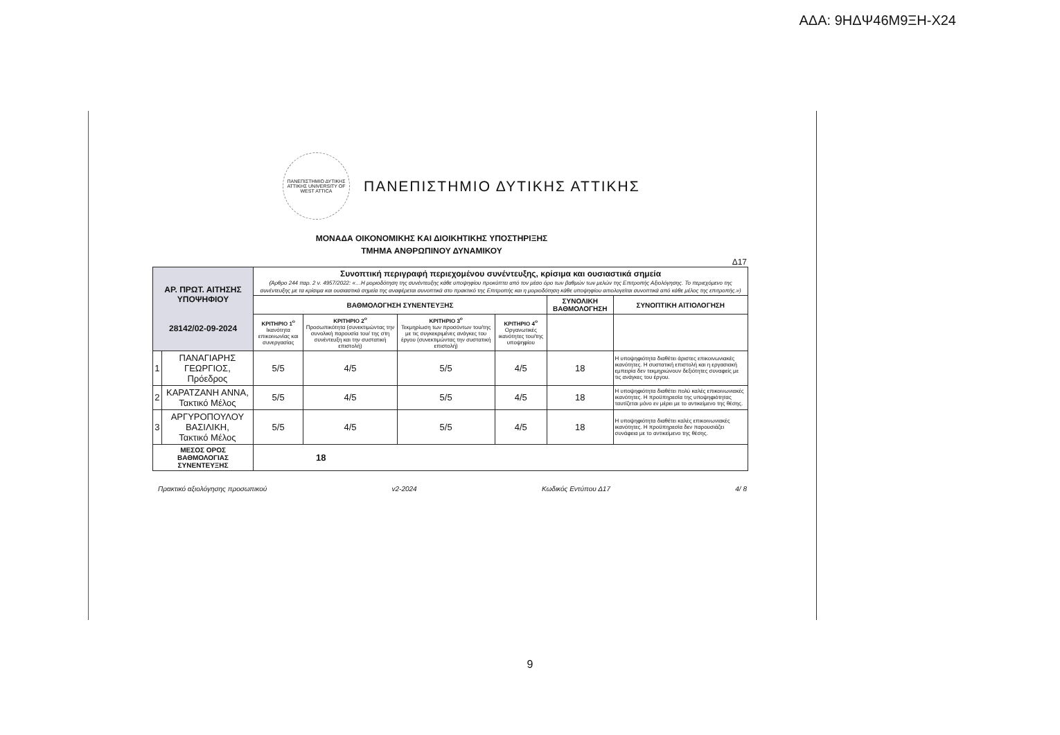ΑΔΑ: 9ΗΔΨ46Μ9ΞΗ-Χ24
ΠΑΝΕΠΙΣΤΗΜΙΟ ΔΥΤΙΚΗΣ ΑΤΤΙΚΗΣ UNIVERSITY OF WEST ATTICA
ΠΑΝΕΠΙΣΤΗΜΙΟ ΔΥΤΙΚΗΣ ΑΤΤΙΚΗΣ
ΜΟΝΑΔΑ ΟΙΚΟΝΟΜΙΚΗΣ ΚΑΙ ΔΙΟΙΚΗΤΙΚΗΣ ΥΠΟΣΤΗΡΙΞΗΣ
ΤΜΗΜΑ ΑΝΘΡΩΠΙΝΟΥ ΔΥΝΑΜΙΚΟΥ
Δ17
| ΑΡ. ΠΡΩΤ. ΑΙΤΗΣΗΣ ΥΠΟΨΗΦΙΟΥ 28142/02-09-2024 | | Συνοπτική περιγραφή περιεχομένου συνέντευξης, κρίσιμα και ουσιαστικά σημεία (Άρθρο 244 παρ. 2 ν. 4957/2022: «…Η μοριοδότηση της συνέντευξης κάθε υποψηφίου προκύπτει από τον μέσο όρο των βαθμών των μελών της Επιτροπής Αξιολόγησης. Το περιεχόμενο της συνέντευξης με τα κρίσιμα και ουσιαστικά σημεία της αναφέρεται συνοπτικά στο πρακτικό της Επιτροπής και η μοριοδότηση κάθε υποψηφίου αιτιολογείται συνοπτικά από κάθε μέλος της επιτροπής.») | | | | | |
| | | ΒΑΘΜΟΛΟΓΗΣΗ ΣΥΝΕΝΤΕΥΞΗΣ | | | | ΣΥΝΟΛΙΚΗ ΒΑΘΜΟΛΟΓΗΣΗ | ΣΥΝΟΠΤΙΚΗ ΑΙΤΙΟΛΟΓΗΣΗ |
| | | ΚΡΙΤΗΡΙΟ 1<sup>ο</sup> Ικανότητα επικοινωνίας και συνεργασίας | ΚΡΙΤΗΡΙΟ 2<sup>ο</sup> Προσωπικότητα (συνεκτιμώντας την συνολική παρουσία του/ της στη συνέντευξη και την συστατική επιστολή) | ΚΡΙΤΗΡΙΟ 3<sup>ο</sup> Τεκμηρίωση των προσόντων του/της με τις συγκεκριμένες ανάγκες του έργου (συνεκτιμώντας την συστατική επιστολή) | ΚΡΙΤΗΡΙΟ 4<sup>ο</sup> Οργανωτικές ικανότητες του/της υποψηφίου | | |
| 1 | ΠΑΝΑΓΙΑΡΗΣ ΓΕΩΡΓΙΟΣ, Πρόεδρος | 5/5 | 4/5 | 5/5 | 4/5 | 18 | Η υποψηφιότητα διαθέτει άριστες επικοινωνιακές ικανότητες. Η συστατική επιστολή και η εργασιακή εμπειρία δεν τεκμηριώνουν δεξιότητες συναφείς με τις ανάγκες του έργου. |
| 2 | ΚΑΡΑΤΖΑΝΗ ΑΝΝΑ, Τακτικό Μέλος | 5/5 | 4/5 | 5/5 | 4/5 | 18 | Η υποψηφιότητα διαθέτει πολύ καλές επικοινωνιακές ικανότητες. Η προϋπηρεσία της υποψηφιότητας ταυτίζεται μόνο εν μέρει με το αντικείμενο της θέσης. |
| 3 | ΑΡΓΥΡΟΠΟΥΛΟΥ ΒΑΣΙΛΙΚΗ, Τακτικό Μέλος | 5/5 | 4/5 | 5/5 | 4/5 | 18 | Η υποψηφιότητα διαθέτει καλές επικοινωνιακές ικανότητες. Η προϋπηρεσία δεν παρουσιάζει συνάφεια με το αντικείμενο της θέσης. |
| ΜΕΣΟΣ ΟΡΟΣ ΒΑΘΜΟΛΟΓΙΑΣ ΣΥΝΕΝΤΕΥΞΗΣ | | 18 | | | | | |
Πρακτικό αξιολόγησης προσωπικού v2-2024 Κωδικός Εντύπου Δ17 4/ 8
9